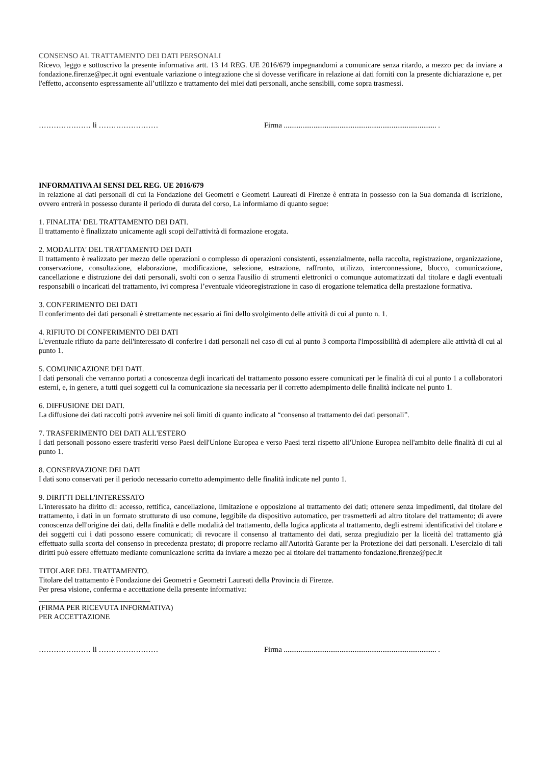CONSENSO AL TRATTAMENTO DEI DATI PERSONALI
Ricevo, leggo e sottoscrivo la presente informativa artt. 13 14 REG. UE 2016/679 impegnandomi a comunicare senza ritardo, a mezzo pec da inviare a fondazione.firenze@pec.it ogni eventuale variazione o integrazione che si dovesse verificare in relazione ai dati forniti con la presente dichiarazione e, per l'effetto, acconsento espressamente all’utilizzo e trattamento dei miei dati personali, anche sensibili, come sopra trasmessi.
………………… li …………………… Firma .................................................................................. .
INFORMATIVA AI SENSI DEL REG. UE 2016/679
In relazione ai dati personali di cui la Fondazione dei Geometri e Geometri Laureati di Firenze è entrata in possesso con la Sua domanda di iscrizione, ovvero entrerà in possesso durante il periodo di durata del corso, La informiamo di quanto segue:
1. FINALITA' DEL TRATTAMENTO DEI DATI.
Il trattamento è finalizzato unicamente agli scopi dell'attività di formazione erogata.
2. MODALITA' DEL TRATTAMENTO DEI DATI
Il trattamento è realizzato per mezzo delle operazioni o complesso di operazioni consistenti, essenzialmente, nella raccolta, registrazione, organizzazione, conservazione, consultazione, elaborazione, modificazione, selezione, estrazione, raffronto, utilizzo, interconnessione, blocco, comunicazione, cancellazione e distruzione dei dati personali, svolti con o senza l'ausilio di strumenti elettronici o comunque automatizzati dal titolare e dagli eventuali responsabili o incaricati del trattamento, ivi compresa l’eventuale videoregistrazione in caso di erogazione telematica della prestazione formativa.
3. CONFERIMENTO DEI DATI
Il conferimento dei dati personali è strettamente necessario ai fini dello svolgimento delle attività di cui al punto n. 1.
4. RIFIUTO DI CONFERIMENTO DEI DATI
L'eventuale rifiuto da parte dell'interessato di conferire i dati personali nel caso di cui al punto 3 comporta l'impossibilità di adempiere alle attività di cui al punto 1.
5. COMUNICAZIONE DEI DATI.
I dati personali che verranno portati a conoscenza degli incaricati del trattamento possono essere comunicati per le finalità di cui al punto 1 a collaboratori esterni, e, in genere, a tutti quei soggetti cui la comunicazione sia necessaria per il corretto adempimento delle finalità indicate nel punto 1.
6. DIFFUSIONE DEI DATI.
La diffusione dei dati raccolti potrà avvenire nei soli limiti di quanto indicato al “consenso al trattamento dei dati personali”.
7. TRASFERIMENTO DEI DATI ALL'ESTERO
I dati personali possono essere trasferiti verso Paesi dell'Unione Europea e verso Paesi terzi rispetto all'Unione Europea nell'ambito delle finalità di cui al punto 1.
8. CONSERVAZIONE DEI DATI
I dati sono conservati per il periodo necessario corretto adempimento delle finalità indicate nel punto 1.
9. DIRITTI DELL'INTERESSATO
L'interessato ha diritto di: accesso, rettifica, cancellazione, limitazione e opposizione al trattamento dei dati; ottenere senza impedimenti, dal titolare del trattamento, i dati in un formato strutturato di uso comune, leggibile da dispositivo automatico, per trasmetterli ad altro titolare del trattamento; di avere conoscenza dell'origine dei dati, della finalità e delle modalità del trattamento, della logica applicata al trattamento, degli estremi identificativi del titolare e dei soggetti cui i dati possono essere comunicati; di revocare il consenso al trattamento dei dati, senza pregiudizio per la liceità del trattamento già effettuato sulla scorta del consenso in precedenza prestato; di proporre reclamo all'Autorità Garante per la Protezione dei dati personali. L'esercizio di tali diritti può essere effettuato mediante comunicazione scritta da inviare a mezzo pec al titolare del trattamento fondazione.firenze@pec.it
TITOLARE DEL TRATTAMENTO.
Titolare del trattamento è Fondazione dei Geometri e Geometri Laureati della Provincia di Firenze.
Per presa visione, conferma e accettazione della presente informativa:
______________________________
(FIRMA PER RICEVUTA INFORMATIVA)
PER ACCETTAZIONE
………………… li …………………… Firma .................................................................................. .